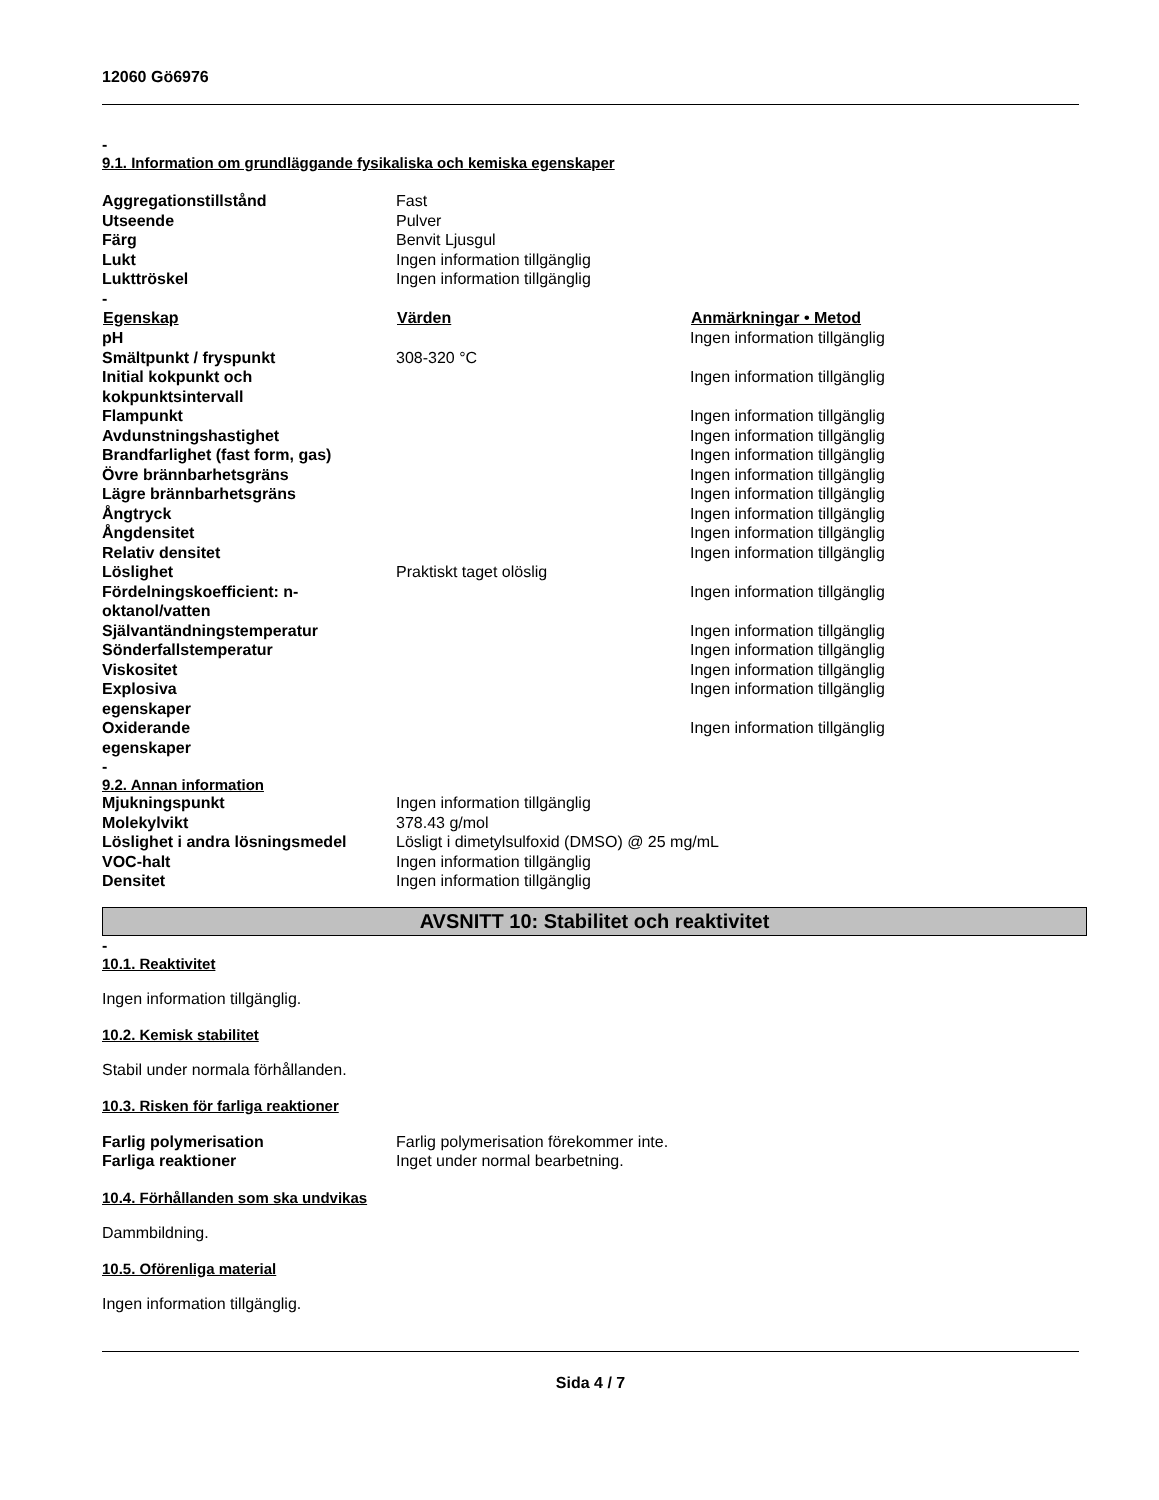12060 Gö6976
-
9.1. Information om grundläggande fysikaliska och kemiska egenskaper
| Aggregationstillstånd | Fast | |
| Utseende | Pulver | |
| Färg | Benvit Ljusgul | |
| Lukt | Ingen information tillgänglig | |
| Lukttröskel | Ingen information tillgänglig | |
| - | | |
| Egenskap | Värden | Anmärkningar • Metod |
| pH | | Ingen information tillgänglig |
| Smältpunkt / fryspunkt | 308-320 °C | |
| Initial kokpunkt och kokpunktsintervall | | Ingen information tillgänglig |
| Flampunkt | | Ingen information tillgänglig |
| Avdunstningshastighet | | Ingen information tillgänglig |
| Brandfarlighet (fast form, gas) | | Ingen information tillgänglig |
| Övre brännbarhetsgräns | | Ingen information tillgänglig |
| Lägre brännbarhetsgräns | | Ingen information tillgänglig |
| Ångtryck | | Ingen information tillgänglig |
| Ångdensitet | | Ingen information tillgänglig |
| Relativ densitet | | Ingen information tillgänglig |
| Löslighet | Praktiskt taget olöslig | |
| Fördelningskoefficient: n-oktanol/vatten | | Ingen information tillgänglig |
| Självantändningstemperatur | | Ingen information tillgänglig |
| Sönderfallstemperatur | | Ingen information tillgänglig |
| Viskositet | | Ingen information tillgänglig |
| Explosiva egenskaper | | Ingen information tillgänglig |
| Oxiderande egenskaper | | Ingen information tillgänglig |
-
9.2. Annan information
| Mjukningspunkt | Ingen information tillgänglig |
| Molekylvikt | 378.43 g/mol |
| Löslighet i andra lösningsmedel | Lösligt i dimetylsulfoxid (DMSO) @ 25 mg/mL |
| VOC-halt | Ingen information tillgänglig |
| Densitet | Ingen information tillgänglig |
AVSNITT 10: Stabilitet och reaktivitet
-
10.1. Reaktivitet
Ingen information tillgänglig.
10.2. Kemisk stabilitet
Stabil under normala förhållanden.
10.3. Risken för farliga reaktioner
| Farlig polymerisation | Farlig polymerisation förekommer inte. |
| Farliga reaktioner | Inget under normal bearbetning. |
10.4. Förhållanden som ska undvikas
Dammbildning.
10.5. Oförenliga material
Ingen information tillgänglig.
Sida 4 / 7